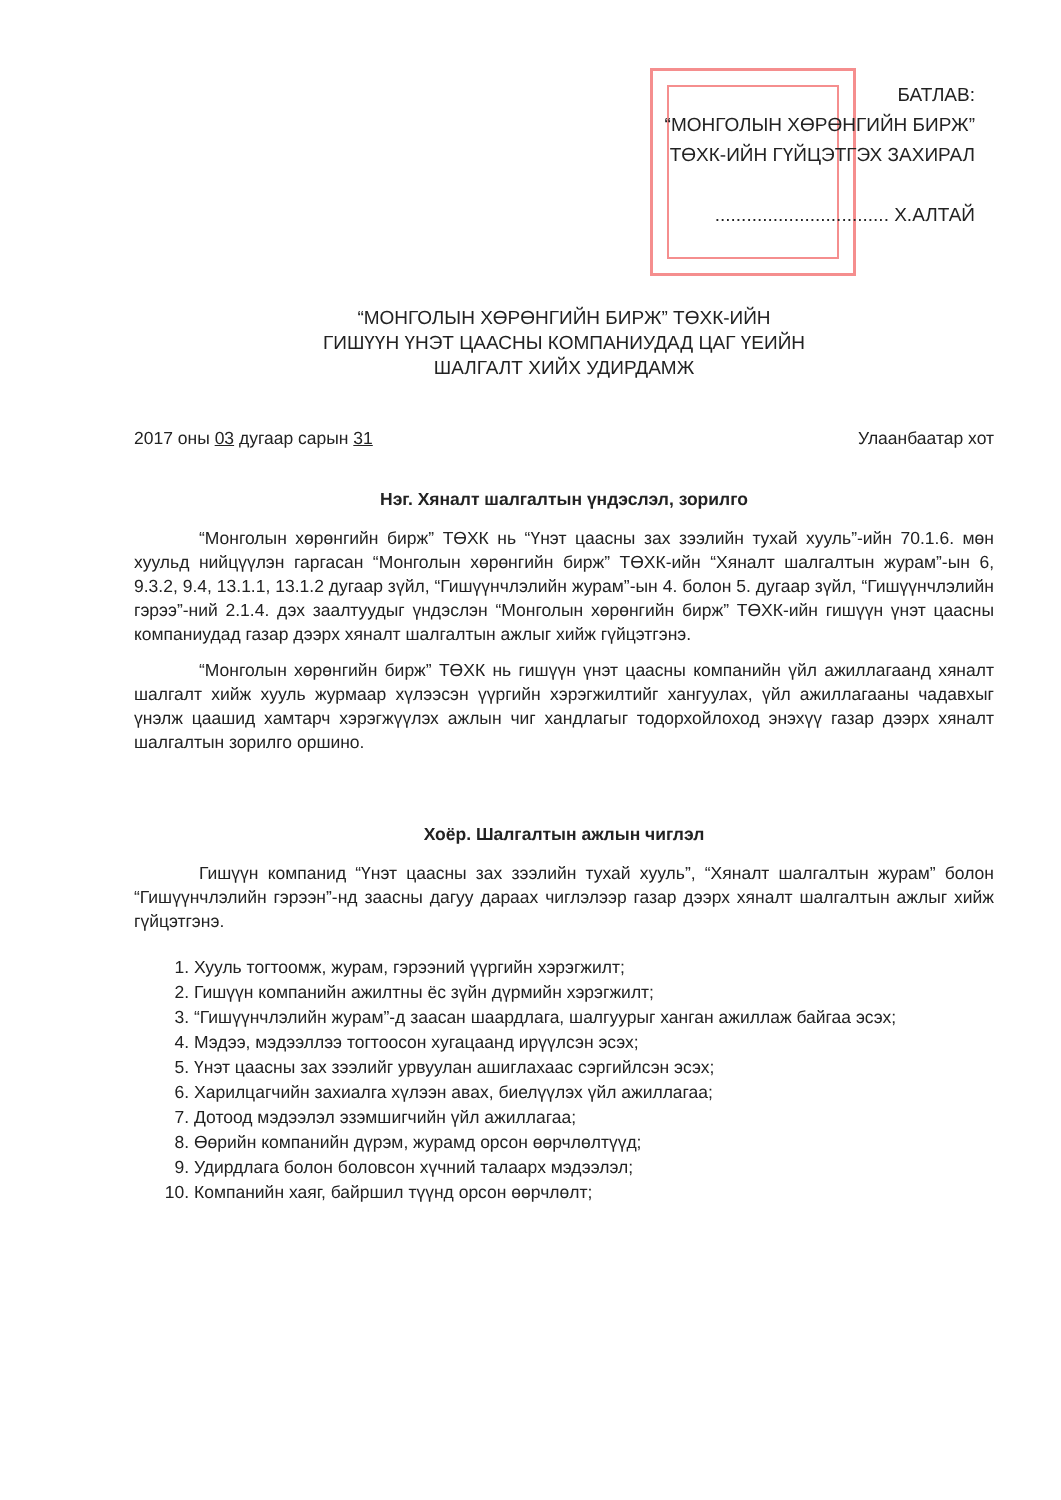БАТЛАВ:
“МОНГОЛЫН ХӨРӨНГИЙН БИРЖ”
ТӨХК-ИЙН ГҮЙЦЭТГЭХ ЗАХИРАЛ
................................. Х.АЛТАЙ
“МОНГОЛЫН ХӨРӨНГИЙН БИРЖ” ТӨХК-ИЙН
ГИШҮҮН ҮНЭТ ЦААСНЫ КОМПАНИУДАД ЦАГ ҮЕИЙН
ШАЛГАЛТ ХИЙХ УДИРДАМЖ
2017 оны 03 дугаар сарын 31 Улаанбаатар хот
Нэг. Хяналт шалгалтын үндэслэл, зорилго
“Монголын хөрөнгийн бирж” ТӨХК нь “Үнэт цаасны зах зээлийн тухай хууль”-ийн 70.1.6. мөн хуульд нийцүүлэн гаргасан “Монголын хөрөнгийн бирж” ТӨХК-ийн “Хяналт шалгалтын журам”-ын 6, 9.3.2, 9.4, 13.1.1, 13.1.2 дугаар зүйл, “Гишүүнчлэлийн журам”-ын 4. болон 5. дугаар зүйл, “Гишүүнчлэлийн гэрээ”-ний 2.1.4. дэх заалтуудыг үндэслэн “Монголын хөрөнгийн бирж” ТӨХК-ийн гишүүн үнэт цаасны компаниудад газар дээрх хяналт шалгалтын ажлыг хийж гүйцэтгэнэ.
“Монголын хөрөнгийн бирж” ТӨХК нь гишүүн үнэт цаасны компанийн үйл ажиллагаанд хяналт шалгалт хийж хууль журмаар хүлээсэн үүргийн хэрэгжилтийг хангуулах, үйл ажиллагааны чадавхыг үнэлж цаашид хамтарч хэрэгжүүлэх ажлын чиг хандлагыг тодорхойлоход энэхүү газар дээрх хяналт шалгалтын зорилго оршино.
Хоёр. Шалгалтын ажлын чиглэл
Гишүүн компанид “Үнэт цаасны зах зээлийн тухай хууль”, “Хяналт шалгалтын журам” болон “Гишүүнчлэлийн гэрээн”-нд заасны дагуу дараах чиглэлээр газар дээрх хяналт шалгалтын ажлыг хийж гүйцэтгэнэ.
1. Хууль тогтоомж, журам, гэрээний үүргийн хэрэгжилт;
2. Гишүүн компанийн ажилтны ёс зүйн дүрмийн хэрэгжилт;
3. “Гишүүнчлэлийн журам”-д заасан шаардлага, шалгуурыг ханган ажиллаж байгаа эсэх;
4. Мэдээ, мэдээллээ тогтоосон хугацаанд ирүүлсэн эсэх;
5. Үнэт цаасны зах зээлийг урвуулан ашиглахаас сэргийлсэн эсэх;
6. Харилцагчийн захиалга хүлээн авах, биелүүлэх үйл ажиллагаа;
7. Дотоод мэдээлэл эзэмшигчийн үйл ажиллагаа;
8. Өөрийн компанийн дүрэм, журамд орсон өөрчлөлтүүд;
9. Удирдлага болон боловсон хүчний талаарх мэдээлэл;
10. Компанийн хаяг, байршил түүнд орсон өөрчлөлт;